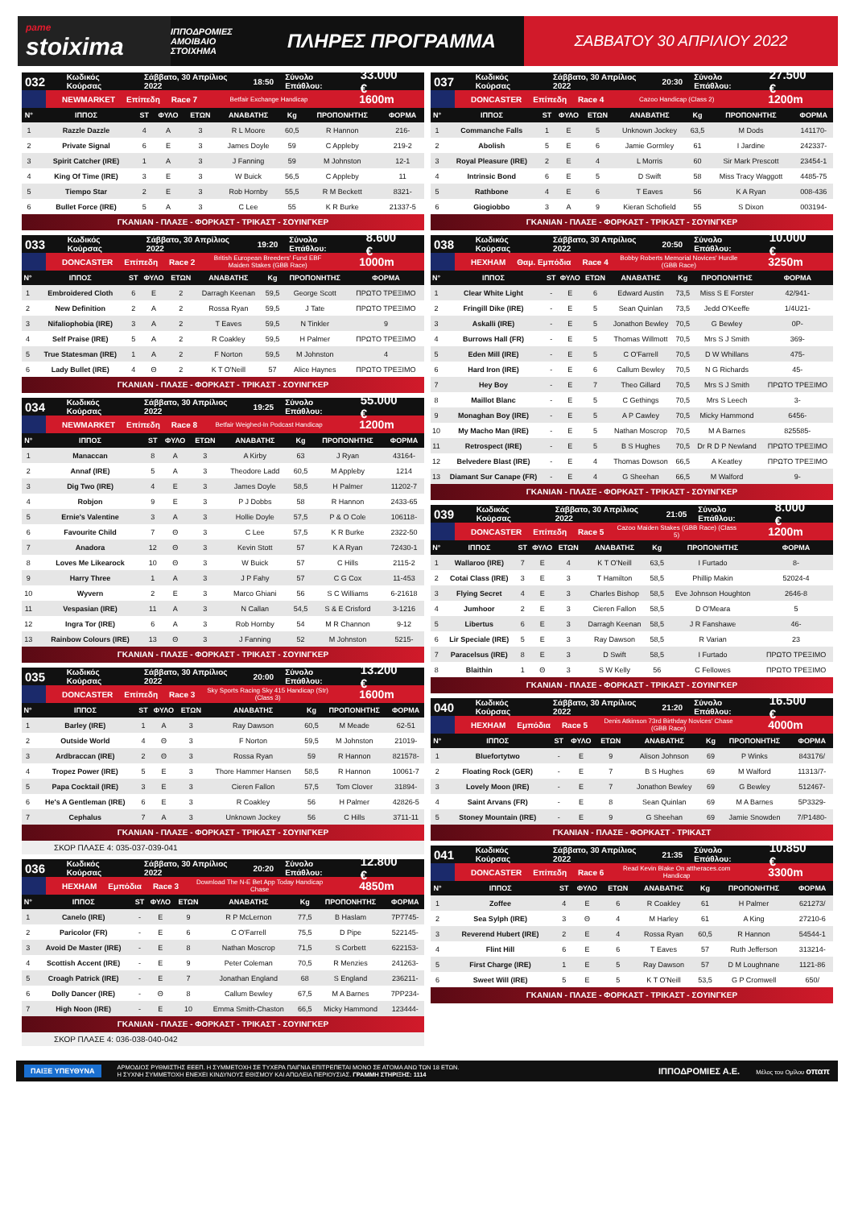pame
stoixima
ΙΠΠΟΔΡΟΜΙΕΣ
ΑΜΟΙΒΑΙΟ ΣΤΟΙΧΗΜΑ
ΠΛΗΡΕΣ ΠΡΟΓΡΑΜΜΑ
ΣΑΒΒΑΤΟΥ 30 ΑΠΡΙΛΙΟΥ 2022
032 Κωδικός Κούρσας Σάββατο, 30 Απρίλιος 2022 18:50 Σύνολο Επάθλου: 33.000 €
NEWMARKET Επίπεδη Race 7 Betfair Exchange Handicap 1600m
| N° | ΙΠΠΟΣ | ST | ΦΥΛΟ | ΕΤΩΝ | ΑΝΑΒΑΤΗΣ | Kg | ΠΡΟΠΟΝΗΤΗΣ | ΦΟΡΜΑ |
| --- | --- | --- | --- | --- | --- | --- | --- | --- |
| 1 | Razzle Dazzle | 4 | A | 3 | R L Moore | 60,5 | R Hannon | 216- |
| 2 | Private Signal | 6 | E | 3 | James Doyle | 59 | C Appleby | 219-2 |
| 3 | Spirit Catcher (IRE) | 1 | A | 3 | J Fanning | 59 | M Johnston | 12-1 |
| 4 | King Of Time (IRE) | 3 | E | 3 | W Buick | 56,5 | C Appleby | 11 |
| 5 | Tiempo Star | 2 | E | 3 | Rob Hornby | 55,5 | R M Beckett | 8321- |
| 6 | Bullet Force (IRE) | 5 | A | 3 | C Lee | 55 | K R Burke | 21337-5 |
ΓΚΑΝΙΑΝ - ΠΛΑΣΕ - ΦΟΡΚΑΣΤ - ΤΡΙΚΑΣΤ - ΣΟΥΙΝΓΚΕΡ
033 Κωδικός Κούρσας Σάββατο, 30 Απρίλιος 2022 19:20 Σύνολο Επάθλου: 8.600 €
DONCASTER Επίπεδη Race 2 British European Breeders' Fund EBF Maiden Stakes (GBB Race) 1000m
| N° | ΙΠΠΟΣ | ST | ΦΥΛΟ | ΕΤΩΝ | ΑΝΑΒΑΤΗΣ | Kg | ΠΡΟΠΟΝΗΤΗΣ | ΦΟΡΜΑ |
| --- | --- | --- | --- | --- | --- | --- | --- | --- |
| 1 | Embroidered Cloth | 6 | E | 2 | Darragh Keenan | 59,5 | George Scott | ΠΡΩΤΟ ΤΡΕΞΙΜΟ |
| 2 | New Definition | 2 | A | 2 | Rossa Ryan | 59,5 | J Tate | ΠΡΩΤΟ ΤΡΕΞΙΜΟ |
| 3 | Nifaliophobia (IRE) | 3 | A | 2 | T Eaves | 59,5 | N Tinkler | 9 |
| 4 | Self Praise (IRE) | 5 | A | 2 | R Coakley | 59,5 | H Palmer | ΠΡΩΤΟ ΤΡΕΞΙΜΟ |
| 5 | True Statesman (IRE) | 1 | A | 2 | F Norton | 59,5 | M Johnston | 4 |
| 6 | Lady Bullet (IRE) | 4 | Θ | 2 | K T O'Neill | 57 | Alice Haynes | ΠΡΩΤΟ ΤΡΕΞΙΜΟ |
ΓΚΑΝΙΑΝ - ΠΛΑΣΕ - ΦΟΡΚΑΣΤ - ΤΡΙΚΑΣΤ - ΣΟΥΙΝΓΚΕΡ
034 Κωδικός Κούρσας Σάββατο, 30 Απρίλιος 2022 19:25 Σύνολο Επάθλου: 55.000 €
NEWMARKET Επίπεδη Race 8 Betfair Weighed-In Podcast Handicap 1200m
| N° | ΙΠΠΟΣ | ST | ΦΥΛΟ | ΕΤΩΝ | ΑΝΑΒΑΤΗΣ | Kg | ΠΡΟΠΟΝΗΤΗΣ | ΦΟΡΜΑ |
| --- | --- | --- | --- | --- | --- | --- | --- | --- |
| 1 | Manaccan | 8 | A | 3 | A Kirby | 63 | J Ryan | 43164- |
| 2 | Annaf (IRE) | 5 | A | 3 | Theodore Ladd | 60,5 | M Appleby | 1214 |
| 3 | Dig Two (IRE) | 4 | E | 3 | James Doyle | 58,5 | H Palmer | 11202-7 |
| 4 | Robjon | 9 | E | 3 | P J Dobbs | 58 | R Hannon | 2433-65 |
| 5 | Ernie's Valentine | 3 | A | 3 | Hollie Doyle | 57,5 | P & O Cole | 106118- |
| 6 | Favourite Child | 7 | Θ | 3 | C Lee | 57,5 | K R Burke | 2322-50 |
| 7 | Anadora | 12 | Θ | 3 | Kevin Stott | 57 | K A Ryan | 72430-1 |
| 8 | Loves Me Likearock | 10 | Θ | 3 | W Buick | 57 | C Hills | 2115-2 |
| 9 | Harry Three | 1 | A | 3 | J P Fahy | 57 | C G Cox | 11-453 |
| 10 | Wyvern | 2 | E | 3 | Marco Ghiani | 56 | S C Williams | 6-21618 |
| 11 | Vespasian (IRE) | 11 | A | 3 | N Callan | 54,5 | S & E Crisford | 3-1216 |
| 12 | Ingra Tor (IRE) | 6 | A | 3 | Rob Hornby | 54 | M R Channon | 9-12 |
| 13 | Rainbow Colours (IRE) | 13 | Θ | 3 | J Fanning | 52 | M Johnston | 5215- |
ΓΚΑΝΙΑΝ - ΠΛΑΣΕ - ΦΟΡΚΑΣΤ - ΤΡΙΚΑΣΤ - ΣΟΥΙΝΓΚΕΡ
035 Κωδικός Κούρσας Σάββατο, 30 Απρίλιος 2022 20:00 Σύνολο Επάθλου: 13.200 €
DONCASTER Επίπεδη Race 3 Sky Sports Racing Sky 415 Handicap (Str) (Class 3) 1600m
| N° | ΙΠΠΟΣ | ST | ΦΥΛΟ | ΕΤΩΝ | ΑΝΑΒΑΤΗΣ | Kg | ΠΡΟΠΟΝΗΤΗΣ | ΦΟΡΜΑ |
| --- | --- | --- | --- | --- | --- | --- | --- | --- |
| 1 | Barley (IRE) | 1 | A | 3 | Ray Dawson | 60,5 | M Meade | 62-51 |
| 2 | Outside World | 4 | Θ | 3 | F Norton | 59,5 | M Johnston | 21019- |
| 3 | Ardbraccan (IRE) | 2 | Θ | 3 | Rossa Ryan | 59 | R Hannon | 821578- |
| 4 | Tropez Power (IRE) | 5 | E | 3 | Thore Hammer Hansen | 58,5 | R Hannon | 10061-7 |
| 5 | Papa Cocktail (IRE) | 3 | E | 3 | Cieren Fallon | 57,5 | Tom Clover | 31894- |
| 6 | He's A Gentleman (IRE) | 6 | E | 3 | R Coakley | 56 | H Palmer | 42826-5 |
| 7 | Cephalus | 7 | A | 3 | Unknown Jockey | 56 | C Hills | 3711-11 |
ΓΚΑΝΙΑΝ - ΠΛΑΣΕ - ΦΟΡΚΑΣΤ - ΤΡΙΚΑΣΤ - ΣΟΥΙΝΓΚΕΡ
ΣΚΟΡ ΠΛΑΣΕ 4: 035-037-039-041
036 Κωδικός Κούρσας Σάββατο, 30 Απρίλιος 2022 20:20 Σύνολο Επάθλου: 12.800 €
HEXHAM Εμπόδια Race 3 Download The N-E Bet App Today Handicap Chase 4850m
| N° | ΙΠΠΟΣ | ST | ΦΥΛΟ | ΕΤΩΝ | ΑΝΑΒΑΤΗΣ | Kg | ΠΡΟΠΟΝΗΤΗΣ | ΦΟΡΜΑ |
| --- | --- | --- | --- | --- | --- | --- | --- | --- |
| 1 | Canelo (IRE) | - | E | 9 | R P McLernon | 77,5 | B Haslam | 7P7745- |
| 2 | Paricolor (FR) | - | E | 6 | C O'Farrell | 75,5 | D Pipe | 522145- |
| 3 | Avoid De Master (IRE) | - | E | 8 | Nathan Moscrop | 71,5 | S Corbett | 622153- |
| 4 | Scottish Accent (IRE) | - | E | 9 | Peter Coleman | 70,5 | R Menzies | 241263- |
| 5 | Croagh Patrick (IRE) | - | E | 7 | Jonathan England | 68 | S England | 236211- |
| 6 | Dolly Dancer (IRE) | - | Θ | 8 | Callum Bewley | 67,5 | M A Barnes | 7PP234- |
| 7 | High Noon (IRE) | - | E | 10 | Emma Smith-Chaston | 66,5 | Micky Hammond | 123444- |
ΓΚΑΝΙΑΝ - ΠΛΑΣΕ - ΦΟΡΚΑΣΤ - ΤΡΙΚΑΣΤ - ΣΟΥΙΝΓΚΕΡ
ΣΚΟΡ ΠΛΑΣΕ 4: 036-038-040-042
037 Κωδικός Κούρσας Σάββατο, 30 Απρίλιος 2022 20:30 Σύνολο Επάθλου: 27.500 €
DONCASTER Επίπεδη Race 4 Cazoo Handicap (Class 2) 1200m
| N° | ΙΠΠΟΣ | ST | ΦΥΛΟ | ΕΤΩΝ | ΑΝΑΒΑΤΗΣ | Kg | ΠΡΟΠΟΝΗΤΗΣ | ΦΟΡΜΑ |
| --- | --- | --- | --- | --- | --- | --- | --- | --- |
| 1 | Commanche Falls | 1 | E | 5 | Unknown Jockey | 63,5 | M Dods | 141170- |
| 2 | Abolish | 5 | E | 6 | Jamie Gormley | 61 | I Jardine | 242337- |
| 3 | Royal Pleasure (IRE) | 2 | E | 4 | L Morris | 60 | Sir Mark Prescott | 23454-1 |
| 4 | Intrinsic Bond | 6 | E | 5 | D Swift | 58 | Miss Tracy Waggott | 4485-75 |
| 5 | Rathbone | 4 | E | 6 | T Eaves | 56 | K A Ryan | 008-436 |
| 6 | Giogiobbo | 3 | A | 9 | Kieran Schofield | 55 | S Dixon | 003194- |
ΓΚΑΝΙΑΝ - ΠΛΑΣΕ - ΦΟΡΚΑΣΤ - ΤΡΙΚΑΣΤ - ΣΟΥΙΝΓΚΕΡ
038 Κωδικός Κούρσας Σάββατο, 30 Απρίλιος 2022 20:50 Σύνολο Επάθλου: 10.000 €
HEXHAM Θαμ. Εμπόδια Race 4 Bobby Roberts Memorial Novices' Hurdle (GBB Race) 3250m
| N° | ΙΠΠΟΣ | ST | ΦΥΛΟ | ΕΤΩΝ | ΑΝΑΒΑΤΗΣ | Kg | ΠΡΟΠΟΝΗΤΗΣ | ΦΟΡΜΑ |
| --- | --- | --- | --- | --- | --- | --- | --- | --- |
| 1 | Clear White Light | - | E | 6 | Edward Austin | 73,5 | Miss S E Forster | 42/941- |
| 2 | Fringill Dike (IRE) | - | E | 5 | Sean Quinlan | 73,5 | Jedd O'Keeffe | 1/4U21- |
| 3 | Askalli (IRE) | - | E | 5 | Jonathon Bewley | 70,5 | G Bewley | 0P- |
| 4 | Burrows Hall (FR) | - | E | 5 | Thomas Willmott | 70,5 | Mrs S J Smith | 369- |
| 5 | Eden Mill (IRE) | - | E | 5 | C O'Farrell | 70,5 | D W Whillans | 475- |
| 6 | Hard Iron (IRE) | - | E | 6 | Callum Bewley | 70,5 | N G Richards | 45- |
| 7 | Hey Boy | - | E | 7 | Theo Gillard | 70,5 | Mrs S J Smith | ΠΡΩΤΟ ΤΡΕΞΙΜΟ |
| 8 | Maillot Blanc | - | E | 5 | C Gethings | 70,5 | Mrs S Leech | 3- |
| 9 | Monaghan Boy (IRE) | - | E | 5 | A P Cawley | 70,5 | Micky Hammond | 6456- |
| 10 | My Macho Man (IRE) | - | E | 5 | Nathan Moscrop | 70,5 | M A Barnes | 825585- |
| 11 | Retrospect (IRE) | - | E | 5 | B S Hughes | 70,5 | Dr R D P Newland | ΠΡΩΤΟ ΤΡΕΞΙΜΟ |
| 12 | Belvedere Blast (IRE) | - | E | 4 | Thomas Dowson | 66,5 | A Keatley | ΠΡΩΤΟ ΤΡΕΞΙΜΟ |
| 13 | Diamant Sur Canape (FR) | - | E | 4 | G Sheehan | 66,5 | M Walford | 9- |
ΓΚΑΝΙΑΝ - ΠΛΑΣΕ - ΦΟΡΚΑΣΤ - ΤΡΙΚΑΣΤ - ΣΟΥΙΝΓΚΕΡ
039 Κωδικός Κούρσας Σάββατο, 30 Απρίλιος 2022 21:05 Σύνολο Επάθλου: 8.000 €
DONCASTER Επίπεδη Race 5 Cazoo Maiden Stakes (GBB Race) (Class 5) 1200m
| N° | ΙΠΠΟΣ | ST | ΦΥΛΟ | ΕΤΩΝ | ΑΝΑΒΑΤΗΣ | Kg | ΠΡΟΠΟΝΗΤΗΣ | ΦΟΡΜΑ |
| --- | --- | --- | --- | --- | --- | --- | --- | --- |
| 1 | Wallaroo (IRE) | 7 | E | 4 | K T O'Neill | 63,5 | I Furtado | 8- |
| 2 | Cotai Class (IRE) | 3 | E | 3 | T Hamilton | 58,5 | Phillip Makin | 52024-4 |
| 3 | Flying Secret | 4 | E | 3 | Charles Bishop | 58,5 | Eve Johnson Houghton | 2646-8 |
| 4 | Jumhoor | 2 | E | 3 | Cieren Fallon | 58,5 | D O'Meara | 5 |
| 5 | Libertus | 6 | E | 3 | Darragh Keenan | 58,5 | J R Fanshawe | 46- |
| 6 | Lir Speciale (IRE) | 5 | E | 3 | Ray Dawson | 58,5 | R Varian | 23 |
| 7 | Paracelsus (IRE) | 8 | E | 3 | D Swift | 58,5 | I Furtado | ΠΡΩΤΟ ΤΡΕΞΙΜΟ |
| 8 | Blaithin | 1 | Θ | 3 | S W Kelly | 56 | C Fellowes | ΠΡΩΤΟ ΤΡΕΞΙΜΟ |
ΓΚΑΝΙΑΝ - ΠΛΑΣΕ - ΦΟΡΚΑΣΤ - ΤΡΙΚΑΣΤ - ΣΟΥΙΝΓΚΕΡ
040 Κωδικός Κούρσας Σάββατο, 30 Απρίλιος 2022 21:20 Σύνολο Επάθλου: 16.500 €
HEXHAM Εμπόδια Race 5 Denis Atkinson 73rd Birthday Novices' Chase (GBB Race) 4000m
| N° | ΙΠΠΟΣ | ST | ΦΥΛΟ | ΕΤΩΝ | ΑΝΑΒΑΤΗΣ | Kg | ΠΡΟΠΟΝΗΤΗΣ | ΦΟΡΜΑ |
| --- | --- | --- | --- | --- | --- | --- | --- | --- |
| 1 | Bluefortytwo | - | E | 9 | Alison Johnson | 69 | P Winks | 843176/ |
| 2 | Floating Rock (GER) | - | E | 7 | B S Hughes | 69 | M Walford | 11313/7- |
| 3 | Lovely Moon (IRE) | - | E | 7 | Jonathon Bewley | 69 | G Bewley | 512467- |
| 4 | Saint Arvans (FR) | - | E | 8 | Sean Quinlan | 69 | M A Barnes | 5P3329- |
| 5 | Stoney Mountain (IRE) | - | E | 9 | G Sheehan | 69 | Jamie Snowden | 7/P1480- |
ΓΚΑΝΙΑΝ - ΠΛΑΣΕ - ΦΟΡΚΑΣΤ - ΤΡΙΚΑΣΤ
041 Κωδικός Κούρσας Σάββατο, 30 Απρίλιος 2022 21:35 Σύνολο Επάθλου: 10.850 €
DONCASTER Επίπεδη Race 6 Read Kevin Blake On attheraces.com Handicap 3300m
| N° | ΙΠΠΟΣ | ST | ΦΥΛΟ | ΕΤΩΝ | ΑΝΑΒΑΤΗΣ | Kg | ΠΡΟΠΟΝΗΤΗΣ | ΦΟΡΜΑ |
| --- | --- | --- | --- | --- | --- | --- | --- | --- |
| 1 | Zoffee | 4 | E | 6 | R Coakley | 61 | H Palmer | 621273/ |
| 2 | Sea Sylph (IRE) | 3 | Θ | 4 | M Harley | 61 | A King | 27210-6 |
| 3 | Reverend Hubert (IRE) | 2 | E | 4 | Rossa Ryan | 60,5 | R Hannon | 54544-1 |
| 4 | Flint Hill | 6 | E | 6 | T Eaves | 57 | Ruth Jefferson | 313214- |
| 5 | First Charge (IRE) | 1 | E | 5 | Ray Dawson | 57 | D M Loughnane | 1121-86 |
| 6 | Sweet Will (IRE) | 5 | E | 5 | K T O'Neill | 53,5 | G P Cromwell | 650/ |
ΓΚΑΝΙΑΝ - ΠΛΑΣΕ - ΦΟΡΚΑΣΤ - ΤΡΙΚΑΣΤ - ΣΟΥΙΝΓΚΕΡ
ΠΑΙΞΕ ΥΠΕΥΘΥΝΑ ΑΡΜΟΔΙΟΣ ΡΥΘΜΙΣΤΗΣ ΕΕΕΠ. Η ΣΥΜΜΕΤΟΧΗ ΣΕ ΤΥΧΕΡΑ ΠΑΙΓΝΙΑ ΕΠΙΤΡΕΠΕΤΑΙ ΜΟΝΟ ΣΕ ΑΤΟΜΑ ΑΝΩ ΤΩΝ 18 ΕΤΩΝ.
Η ΣΥΧΝΗ ΣΥΜΜΕΤΟΧΗ ΕΝΕΧΕΙ ΚΙΝΔΥΝΟΥΣ ΕΘΙΣΜΟΥ ΚΑΙ ΑΠΩΛΕΙΑ ΠΕΡΙΟΥΣΙΑΣ. ΓΡΑΜΜΗ ΣΤΗΡΙΞΗΣ: 1114 ΙΠΠΟΔΡΟΜΙΕΣ Α.Ε. Μέλος του Ομίλου οπαπ